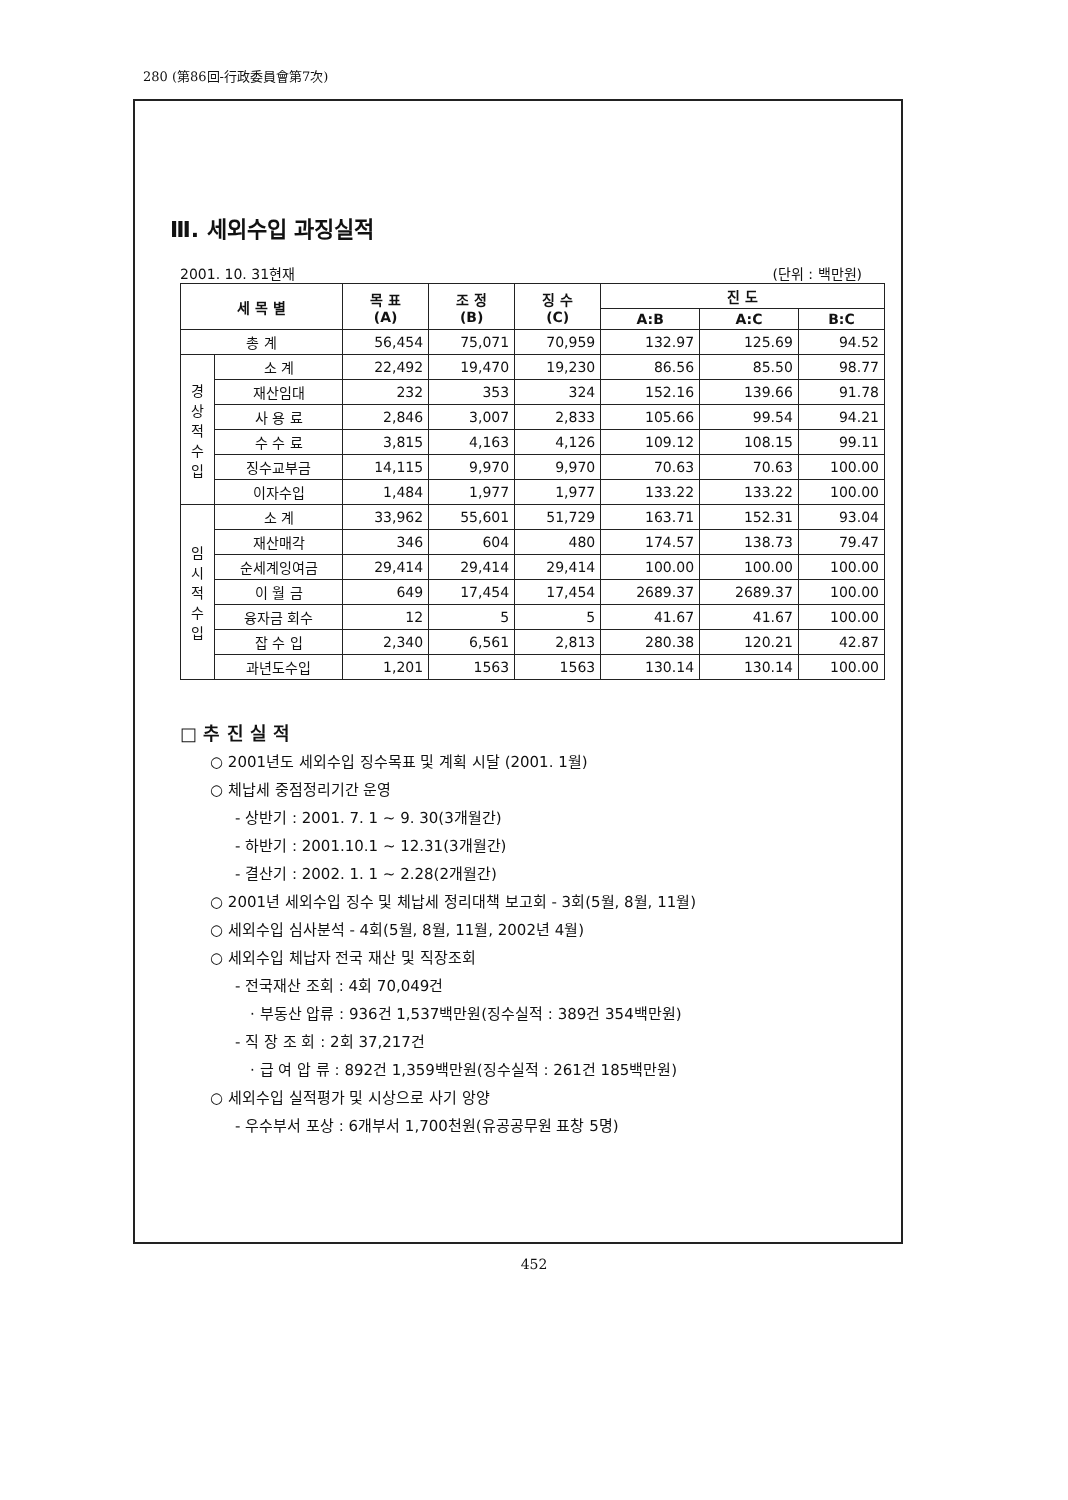280 (第86回-行政委員會第7次)
Ⅲ. 세외수입 과징실적
2001. 10. 31현재 (단위 : 백만원)
| 세 목 별 | | 목 표 (A) | 조 정 (B) | 징 수 (C) | 진 도 | | |
| --- | --- | --- | --- | --- | --- | --- | --- |
| | | | | | A:B | A:C | B:C |
| 총 계 | | 56,454 | 75,071 | 70,959 | 132.97 | 125.69 | 94.52 |
| 경 상 적 수 입 | 소 계 | 22,492 | 19,470 | 19,230 | 86.56 | 85.50 | 98.77 |
| | 재산임대 | 232 | 353 | 324 | 152.16 | 139.66 | 91.78 |
| | 사 용 료 | 2,846 | 3,007 | 2,833 | 105.66 | 99.54 | 94.21 |
| | 수 수 료 | 3,815 | 4,163 | 4,126 | 109.12 | 108.15 | 99.11 |
| | 징수교부금 | 14,115 | 9,970 | 9,970 | 70.63 | 70.63 | 100.00 |
| | 이자수입 | 1,484 | 1,977 | 1,977 | 133.22 | 133.22 | 100.00 |
| 임 시 적 수 입 | 소 계 | 33,962 | 55,601 | 51,729 | 163.71 | 152.31 | 93.04 |
| | 재산매각 | 346 | 604 | 480 | 174.57 | 138.73 | 79.47 |
| | 순세계잉여금 | 29,414 | 29,414 | 29,414 | 100.00 | 100.00 | 100.00 |
| | 이 월 금 | 649 | 17,454 | 17,454 | 2689.37 | 2689.37 | 100.00 |
| | 융자금 회수 | 12 | 5 | 5 | 41.67 | 41.67 | 100.00 |
| | 잡 수 입 | 2,340 | 6,561 | 2,813 | 280.38 | 120.21 | 42.87 |
| | 과년도수입 | 1,201 | 1563 | 1563 | 130.14 | 130.14 | 100.00 |
□ 추 진 실 적
○ 2001년도 세외수입 징수목표 및 계획 시달 (2001. 1월)
○ 체납세 중점정리기간 운영
- 상반기 : 2001. 7. 1 ~ 9. 30(3개월간)
- 하반기 : 2001.10.1 ~ 12.31(3개월간)
- 결산기 : 2002. 1. 1 ~ 2.28(2개월간)
○ 2001년 세외수입 징수 및 체납세 정리대책 보고회 - 3회(5월, 8월, 11월)
○ 세외수입 심사분석 - 4회(5월, 8월, 11월, 2002년 4월)
○ 세외수입 체납자 전국 재산 및 직장조회
- 전국재산 조회 : 4회 70,049건
· 부동산 압류 : 936건 1,537백만원(징수실적 : 389건 354백만원)
- 직 장 조 회 : 2회 37,217건
· 급 여 압 류 : 892건 1,359백만원(징수실적 : 261건 185백만원)
○ 세외수입 실적평가 및 시상으로 사기 앙양
- 우수부서 포상 : 6개부서 1,700천원(유공공무원 표창 5명)
452